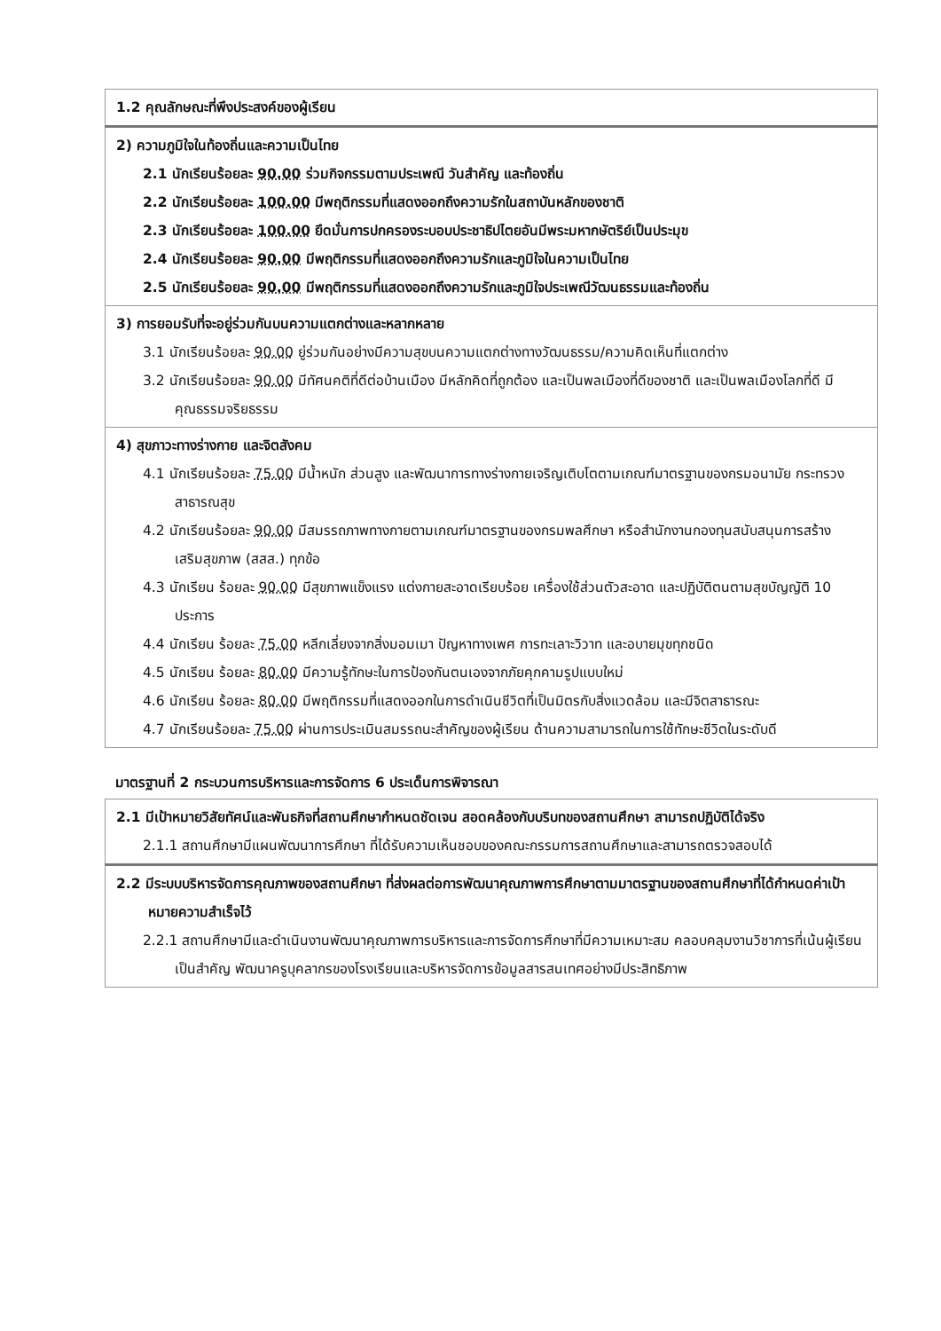| 1.2 คุณลักษณะที่พึงประสงค์ของผู้เรียน |
| 2) ความภูมิใจในท้องถิ่นและความเป็นไทย 2.1 นักเรียนร้อยละ 90.00 ร่วมกิจกรรมตามประเพณี วันสำคัญ และท้องถิ่น 2.2 นักเรียนร้อยละ 100.00 มีพฤติกรรมที่แสดงออกถึงความรักในสถาบันหลักของชาติ 2.3 นักเรียนร้อยละ 100.00 ยึดมั่นการปกครองระบอบประชาธิปไตยอันมีพระมหากษัตริย์เป็นประมุข 2.4 นักเรียนร้อยละ 90.00 มีพฤติกรรมที่แสดงออกถึงความรักและภูมิใจในความเป็นไทย 2.5 นักเรียนร้อยละ 90.00 มีพฤติกรรมที่แสดงออกถึงความรักและภูมิใจประเพณีวัฒนธรรมและท้องถิ่น |
| 3) การยอมรับที่จะอยู่ร่วมกันบนความแตกต่างและหลากหลาย 3.1 นักเรียนร้อยละ 90.00 ยู่ร่วมกันอย่างมีความสุขบนความแตกต่างทางวัฒนธรรม/ความคิดเห็นที่แตกต่าง 3.2 นักเรียนร้อยละ 90.00 มีทัศนคติที่ดีต่อบ้านเมือง มีหลักคิดที่ถูกต้อง และเป็นพลเมืองที่ดีของชาติ และเป็นพลเมืองโลกที่ดี มีคุณธรรมจริยธรรม |
| 4) สุขภาวะทางร่างกาย และจิตสังคม 4.1 นักเรียนร้อยละ 75.00 มีน้ำหนัก ส่วนสูง และพัฒนาการทางร่างกายเจริญเติบโตตามเกณฑ์มาตรฐานของกรมอนามัย กระทรวงสาธารณสุข 4.2 นักเรียนร้อยละ 90.00 มีสมรรถภาพทางกายตามเกณฑ์มาตรฐานของกรมพลศึกษา หรือสำนักงานกองทุนสนับสนุนการสร้างเสริมสุขภาพ (สสส.) ทุกข้อ 4.3 นักเรียน ร้อยละ 90.00 มีสุขภาพแข็งแรง แต่งกายสะอาดเรียบร้อย เครื่องใช้ส่วนตัวสะอาด และปฏิบัติตนตามสุขบัญญัติ 10 ประการ 4.4 นักเรียน ร้อยละ 75.00 หลีกเลี่ยงจากสิ่งมอมเมา ปัญหาทางเพศ การทะเลาะวิวาท และอบายมุขทุกชนิด 4.5 นักเรียน ร้อยละ 80.00 มีความรู้ทักษะในการป้องกันตนเองจากภัยคุกคามรูปแบบใหม่ 4.6 นักเรียน ร้อยละ 80.00 มีพฤติกรรมที่แสดงออกในการดำเนินชีวิตที่เป็นมิตรกับสิ่งแวดล้อม และมีจิตสาธารณะ 4.7 นักเรียนร้อยละ 75.00 ผ่านการประเมินสมรรถนะสำคัญของผู้เรียน ด้านความสามารถในการใช้ทักษะชีวิตในระดับดี |
มาตรฐานที่ 2 กระบวนการบริหารและการจัดการ 6 ประเด็นการพิจารณา
| 2.1 มีเป้าหมายวิสัยทัศน์และพันธกิจที่สถานศึกษากำหนดชัดเจน สอดคล้องกับบริบทของสถานศึกษา สามารถปฏิบัติได้จริง 2.1.1 สถานศึกษามีแผนพัฒนาการศึกษา ที่ได้รับความเห็นชอบของคณะกรรมการสถานศึกษาและสามารถตรวจสอบได้ |
| 2.2 มีระบบบริหารจัดการคุณภาพของสถานศึกษา ที่ส่งผลต่อการพัฒนาคุณภาพการศึกษาตามมาตรฐานของสถานศึกษาที่ได้กำหนดค่าเป้าหมายความสำเร็จไว้ 2.2.1 สถานศึกษามีและดำเนินงานพัฒนาคุณภาพการบริหารและการจัดการศึกษาที่มีความเหมาะสม คลอบคลุมงานวิชาการที่เน้นผู้เรียนเป็นสำคัญ พัฒนาครูบุคลากรของโรงเรียนและบริหารจัดการข้อมูลสารสนเทศอย่างมีประสิทธิภาพ |